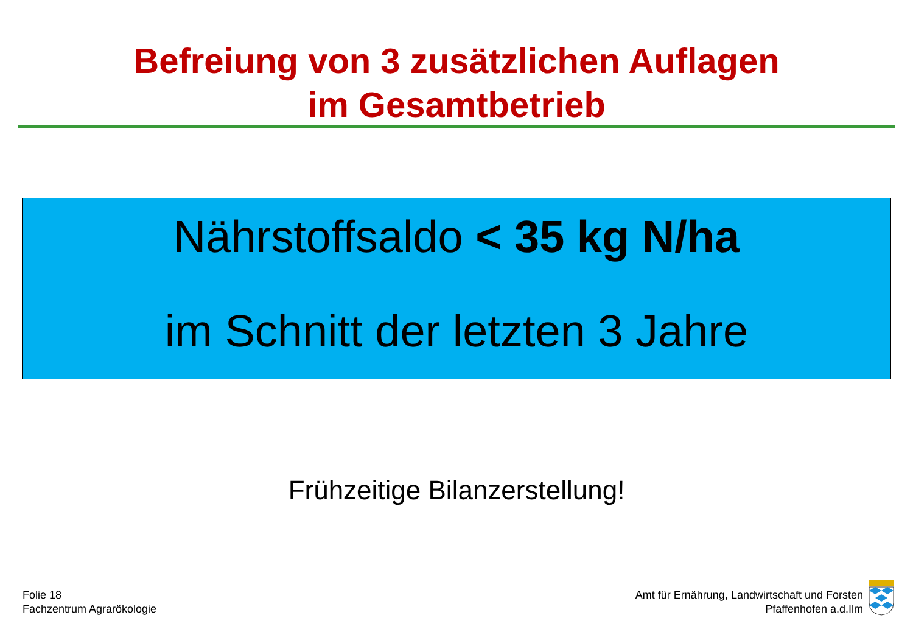Befreiung von 3 zusätzlichen Auflagen
im Gesamtbetrieb
Nährstoffsaldo < 35 kg N/ha
im Schnitt der letzten 3 Jahre
Frühzeitige Bilanzerstellung!
Folie 18
Fachzentrum Agrarökologie
Amt für Ernährung, Landwirtschaft und Forsten
Pfaffenhofen a.d.Ilm